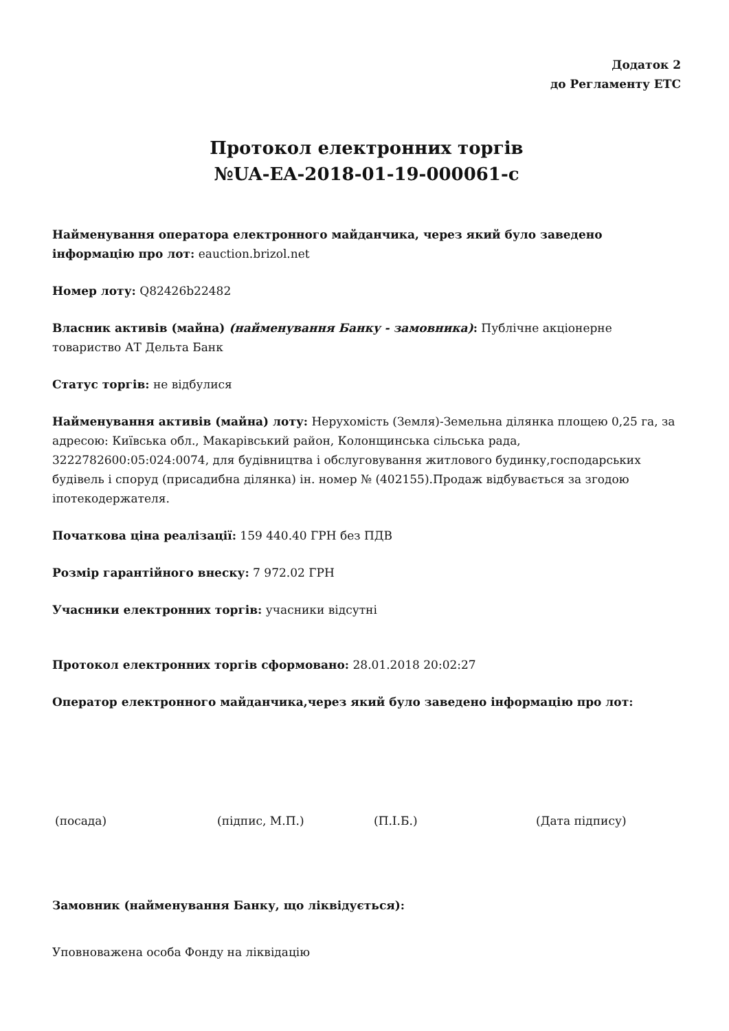Додаток 2
до Регламенту ЕТС
Протокол електронних торгів
№UA-EA-2018-01-19-000061-c
Найменування оператора електронного майданчика, через який було заведено інформацію про лот: eauction.brizol.net
Номер лоту: Q82426b22482
Власник активів (майна) (найменування Банку - замовника): Публічне акціонерне товариство АТ Дельта Банк
Статус торгів: не відбулися
Найменування активів (майна) лоту: Нерухомість (Земля)-Земельна ділянка площею 0,25 га, за адресою: Київська обл., Макарівський район, Колонщинська сільська рада, 3222782600:05:024:0074, для будівництва і обслуговування житлового будинку,господарських будівель і споруд (присадибна ділянка) ін. номер № (402155).Продаж відбувається за згодою іпотекодержателя.
Початкова ціна реалізації: 159 440.40 ГРН без ПДВ
Розмір гарантійного внеску: 7 972.02 ГРН
Учасники електронних торгів: учасники відсутні
Протокол електронних торгів сформовано: 28.01.2018 20:02:27
Оператор електронного майданчика,через який було заведено інформацію про лот:
(посада) (підпис, М.П.) (П.І.Б.) (Дата підпису)
Замовник (найменування Банку, що ліквідується):
Уповноважена особа Фонду на ліквідацію